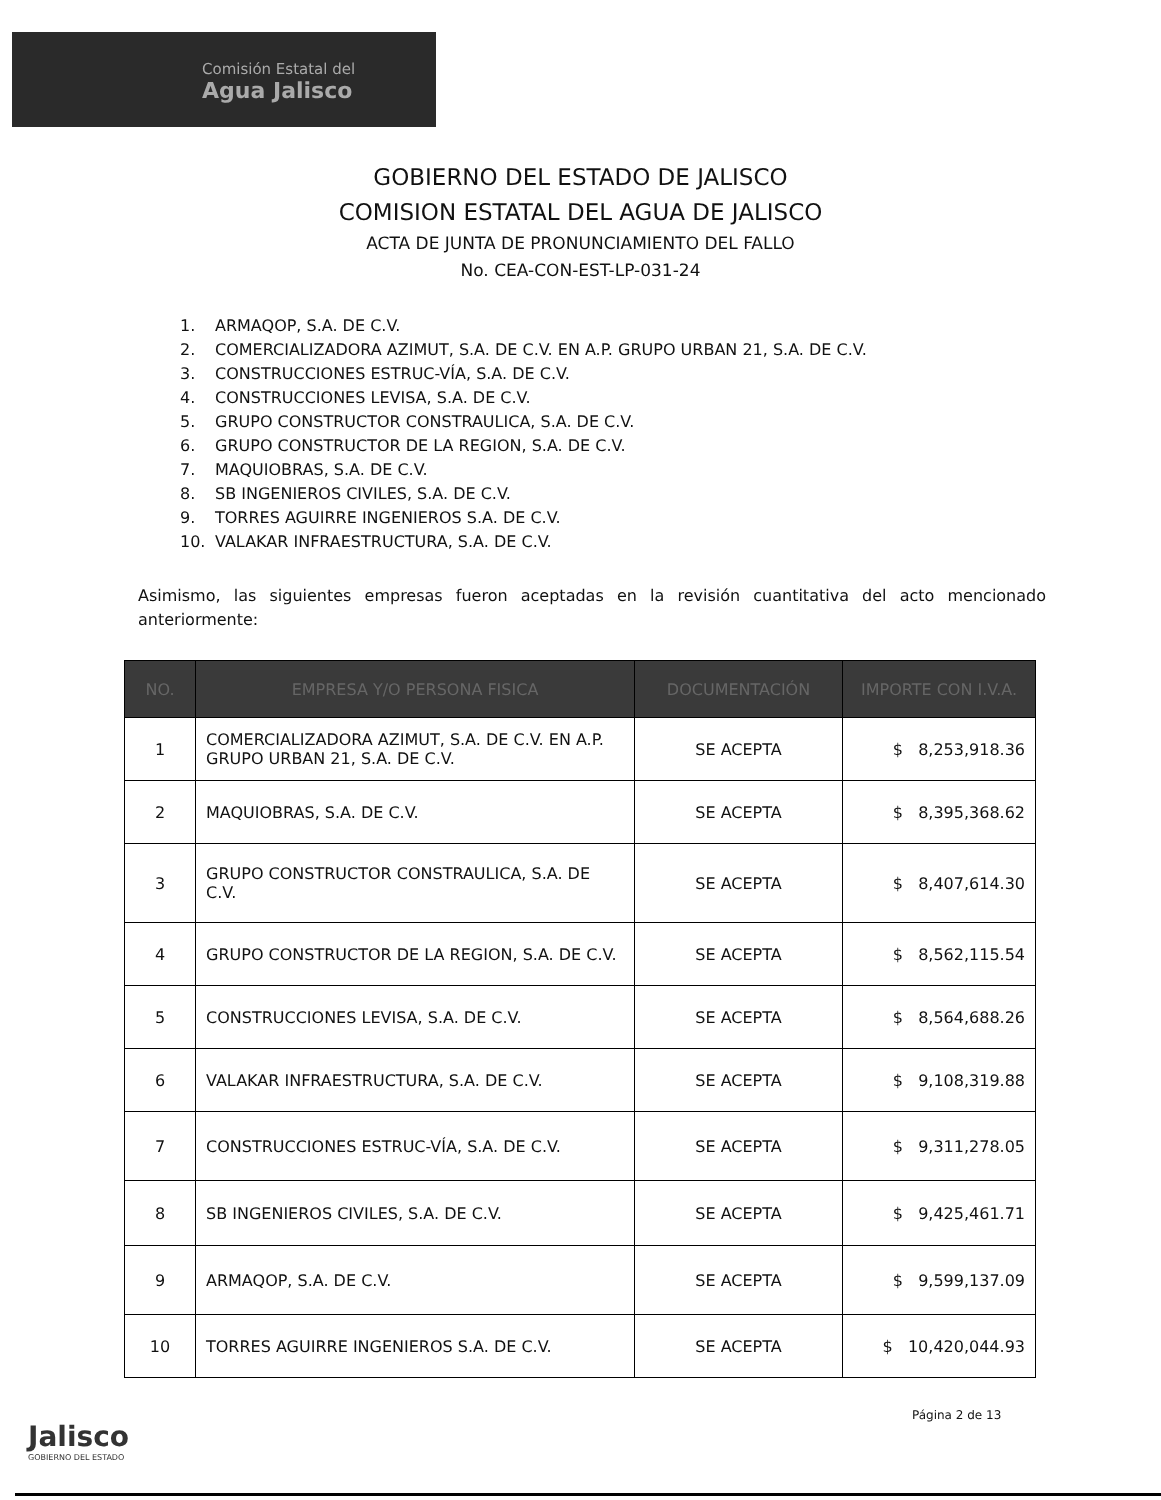Comisión Estatal del
Agua Jalisco
GOBIERNO DEL ESTADO DE JALISCO
COMISION ESTATAL DEL AGUA DE JALISCO
ACTA DE JUNTA DE PRONUNCIAMIENTO DEL FALLO
No. CEA-CON-EST-LP-031-24
1. ARMAQOP, S.A. DE C.V.
2. COMERCIALIZADORA AZIMUT, S.A. DE C.V. EN A.P. GRUPO URBAN 21, S.A. DE C.V.
3. CONSTRUCCIONES ESTRUC-VÍA, S.A. DE C.V.
4. CONSTRUCCIONES LEVISA, S.A. DE C.V.
5. GRUPO CONSTRUCTOR CONSTRAULICA, S.A. DE C.V.
6. GRUPO CONSTRUCTOR DE LA REGION, S.A. DE C.V.
7. MAQUIOBRAS, S.A. DE C.V.
8. SB INGENIEROS CIVILES, S.A. DE C.V.
9. TORRES AGUIRRE INGENIEROS S.A. DE C.V.
10. VALAKAR INFRAESTRUCTURA, S.A. DE C.V.
Asimismo, las siguientes empresas fueron aceptadas en la revisión cuantitativa del acto mencionado anteriormente:
| NO. | EMPRESA Y/O PERSONA FISICA | DOCUMENTACIÓN | IMPORTE CON I.V.A. |
| --- | --- | --- | --- |
| 1 | COMERCIALIZADORA AZIMUT, S.A. DE C.V. EN A.P. GRUPO URBAN 21, S.A. DE C.V. | SE ACEPTA | $ 8,253,918.36 |
| 2 | MAQUIOBRAS, S.A. DE C.V. | SE ACEPTA | $ 8,395,368.62 |
| 3 | GRUPO CONSTRUCTOR CONSTRAULICA, S.A. DE C.V. | SE ACEPTA | $ 8,407,614.30 |
| 4 | GRUPO CONSTRUCTOR DE LA REGION, S.A. DE C.V. | SE ACEPTA | $ 8,562,115.54 |
| 5 | CONSTRUCCIONES LEVISA, S.A. DE C.V. | SE ACEPTA | $ 8,564,688.26 |
| 6 | VALAKAR INFRAESTRUCTURA, S.A. DE C.V. | SE ACEPTA | $ 9,108,319.88 |
| 7 | CONSTRUCCIONES ESTRUC-VÍA, S.A. DE C.V. | SE ACEPTA | $ 9,311,278.05 |
| 8 | SB INGENIEROS CIVILES, S.A. DE C.V. | SE ACEPTA | $ 9,425,461.71 |
| 9 | ARMAQOP, S.A. DE C.V. | SE ACEPTA | $ 9,599,137.09 |
| 10 | TORRES AGUIRRE INGENIEROS S.A. DE C.V. | SE ACEPTA | $ 10,420,044.93 |
Jalisco
GOBIERNO DEL ESTADO
Página 2 de 13